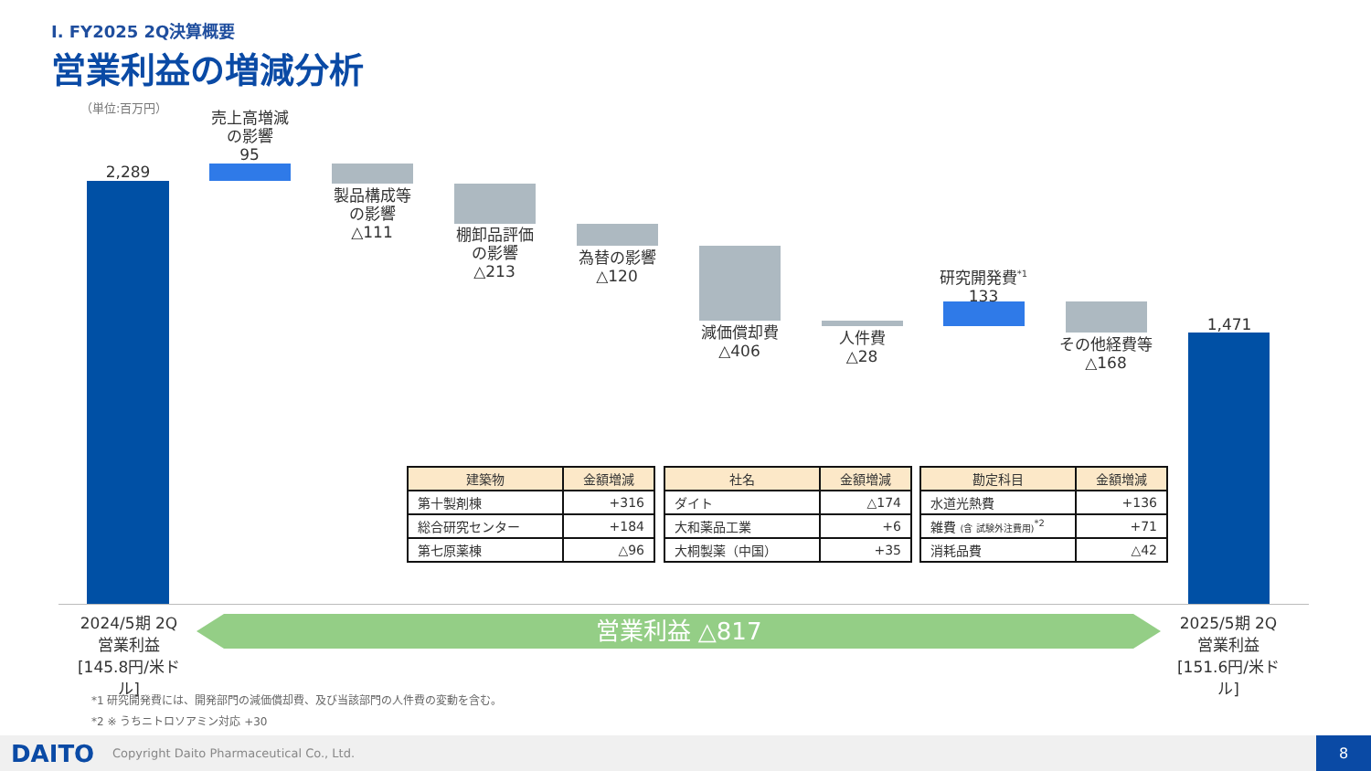Ⅰ. FY2025 2Q決算概要
営業利益の増減分析
（単位:百万円）
2,289
売上高増減
の影響
95
製品構成等
の影響
△111
棚卸品評価
の影響
△213
為替の影響
△120
減価償却費
△406
人件費
△28
研究開発費<sup>*1</sup>
133
その他経費等
△168
1,471
| 建築物 | 金額増減 |
| --- | --- |
| 第十製剤棟 | +316 |
| 総合研究センター | +184 |
| 第七原薬棟 | △96 |
| 社名 | 金額増減 |
| --- | --- |
| ダイト | △174 |
| 大和薬品工業 | +6 |
| 大桐製薬（中国） | +35 |
| 勘定科目 | 金額増減 |
| --- | --- |
| 水道光熱費 | +136 |
| 雑費 (含 試験外注費用)<sup>*2</sup> | +71 |
| 消耗品費 | △42 |
2024/5期 2Q
営業利益
[145.8円/米ドル]
営業利益 △817
2025/5期 2Q
営業利益
[151.6円/米ドル]
*1 研究開発費には、開発部門の減価償却費、及び当該部門の人件費の変動を含む。
*2 ※ うちニトロソアミン対応 +30
DAITO Copyright Daito Pharmaceutical Co., Ltd.
8